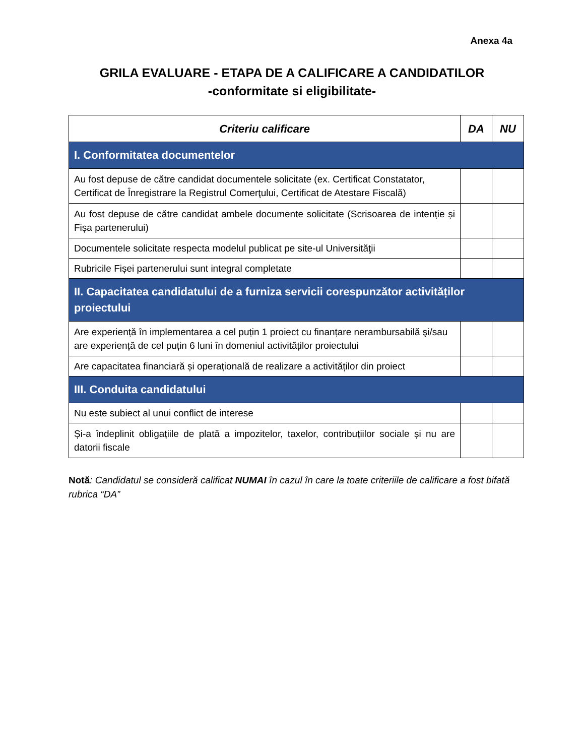Anexa 4a
GRILA EVALUARE - ETAPA DE A CALIFICARE A CANDIDATILOR
-conformitate si eligibilitate-
| Criteriu calificare | DA | NU |
| --- | --- | --- |
| I. Conformitatea documentelor | | |
| Au fost depuse de către candidat documentele solicitate (ex. Certificat Constatator, Certificat de Înregistrare la Registrul Comerţului, Certificat de Atestare Fiscală) | | |
| Au fost depuse de către candidat ambele documente solicitate (Scrisoarea de intenție și Fișa partenerului) | | |
| Documentele solicitate respecta modelul publicat pe site-ul Universităţii | | |
| Rubricile Fișei partenerului sunt integral completate | | |
| II. Capacitatea candidatului de a furniza servicii corespunzător activităților proiectului | | |
| Are experiență în implementarea a cel puțin 1 proiect cu finanțare nerambursabilă şi/sau are experiență de cel puțin 6 luni în domeniul activităților proiectului | | |
| Are capacitatea financiară și operațională de realizare a activităților din proiect | | |
| III. Conduita candidatului | | |
| Nu este subiect al unui conflict de interese | | |
| Și-a îndeplinit obligațiile de plată a impozitelor, taxelor, contribuțiilor sociale și nu are datorii fiscale | | |
Notă: Candidatul se consideră calificat NUMAI în cazul în care la toate criteriile de calificare a fost bifată rubrica “DA”